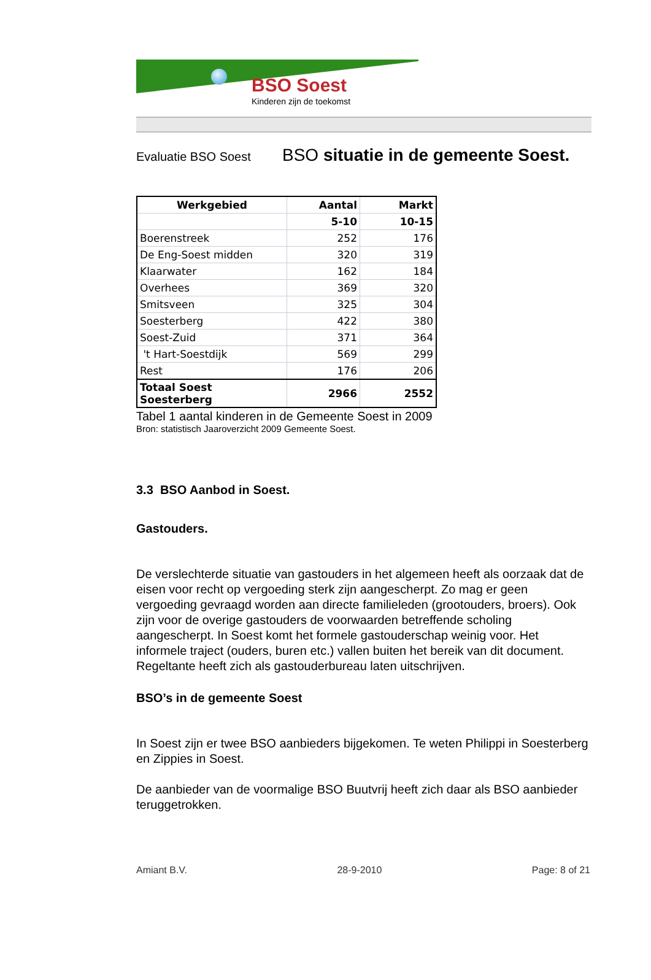BSO Soest
Kinderen zijn de toekomst
Evaluatie BSO Soest
BSO situatie in de gemeente Soest.
| Werkgebied | Aantal | Markt |
| --- | --- | --- |
| | 5-10 | 10-15 |
| Boerenstreek | 252 | 176 |
| De Eng-Soest midden | 320 | 319 |
| Klaarwater | 162 | 184 |
| Overhees | 369 | 320 |
| Smitsveen | 325 | 304 |
| Soesterberg | 422 | 380 |
| Soest-Zuid | 371 | 364 |
| 't Hart-Soestdijk | 569 | 299 |
| Rest | 176 | 206 |
| Totaal Soest Soesterberg | 2966 | 2552 |
Tabel 1 aantal kinderen in de Gemeente Soest in 2009
Bron: statistisch Jaaroverzicht 2009 Gemeente Soest.
3.3 BSO Aanbod in Soest.
Gastouders.
De verslechterde situatie van gastouders in het algemeen heeft als oorzaak dat de eisen voor recht op vergoeding sterk zijn aangescherpt. Zo mag er geen vergoeding gevraagd worden aan directe familieleden (grootouders, broers). Ook zijn voor de overige gastouders de voorwaarden betreffende scholing aangescherpt. In Soest komt het formele gastouderschap weinig voor. Het informele traject (ouders, buren etc.) vallen buiten het bereik van dit document.
Regeltante heeft zich als gastouderbureau laten uitschrijven.
BSO’s in de gemeente Soest
In Soest zijn er twee BSO aanbieders bijgekomen. Te weten Philippi in Soesterberg en Zippies in Soest.
De aanbieder van de voormalige BSO Buutvrij heeft zich daar als BSO aanbieder teruggetrokken.
Amiant B.V. 28-9-2010 Page: 8 of 21